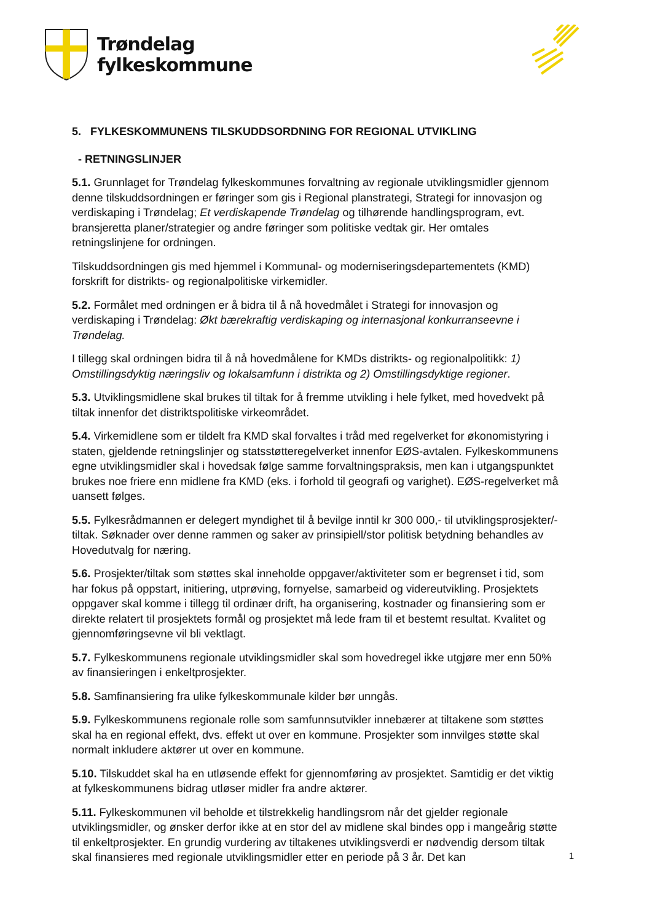Trøndelag
fylkeskommune
5. FYLKESKOMMUNENS TILSKUDDSORDNING FOR REGIONAL UTVIKLING
- RETNINGSLINJER
5.1. Grunnlaget for Trøndelag fylkeskommunes forvaltning av regionale utviklingsmidler gjennom denne tilskuddsordningen er føringer som gis i Regional planstrategi, Strategi for innovasjon og verdiskaping i Trøndelag; Et verdiskapende Trøndelag og tilhørende handlingsprogram, evt. bransjeretta planer/strategier og andre føringer som politiske vedtak gir. Her omtales retningslinjene for ordningen.
Tilskuddsordningen gis med hjemmel i Kommunal- og moderniseringsdepartementets (KMD) forskrift for distrikts- og regionalpolitiske virkemidler.
5.2. Formålet med ordningen er å bidra til å nå hovedmålet i Strategi for innovasjon og verdiskaping i Trøndelag: Økt bærekraftig verdiskaping og internasjonal konkurranseevne i Trøndelag.
I tillegg skal ordningen bidra til å nå hovedmålene for KMDs distrikts- og regionalpolitikk: 1) Omstillingsdyktig næringsliv og lokalsamfunn i distrikta og 2) Omstillingsdyktige regioner.
5.3. Utviklingsmidlene skal brukes til tiltak for å fremme utvikling i hele fylket, med hovedvekt på tiltak innenfor det distriktspolitiske virkeområdet.
5.4. Virkemidlene som er tildelt fra KMD skal forvaltes i tråd med regelverket for økonomistyring i staten, gjeldende retningslinjer og statsstøtteregelverket innenfor EØS-avtalen. Fylkeskommunens egne utviklingsmidler skal i hovedsak følge samme forvaltningspraksis, men kan i utgangspunktet brukes noe friere enn midlene fra KMD (eks. i forhold til geografi og varighet). EØS-regelverket må uansett følges.
5.5. Fylkesrådmannen er delegert myndighet til å bevilge inntil kr 300 000,- til utviklingsprosjekter/-tiltak. Søknader over denne rammen og saker av prinsipiell/stor politisk betydning behandles av Hovedutvalg for næring.
5.6. Prosjekter/tiltak som støttes skal inneholde oppgaver/aktiviteter som er begrenset i tid, som har fokus på oppstart, initiering, utprøving, fornyelse, samarbeid og videreutvikling. Prosjektets oppgaver skal komme i tillegg til ordinær drift, ha organisering, kostnader og finansiering som er direkte relatert til prosjektets formål og prosjektet må lede fram til et bestemt resultat. Kvalitet og gjennomføringsevne vil bli vektlagt.
5.7. Fylkeskommunens regionale utviklingsmidler skal som hovedregel ikke utgjøre mer enn 50% av finansieringen i enkeltprosjekter.
5.8. Samfinansiering fra ulike fylkeskommunale kilder bør unngås.
5.9. Fylkeskommunens regionale rolle som samfunnsutvikler innebærer at tiltakene som støttes skal ha en regional effekt, dvs. effekt ut over en kommune. Prosjekter som innvilges støtte skal normalt inkludere aktører ut over en kommune.
5.10. Tilskuddet skal ha en utløsende effekt for gjennomføring av prosjektet. Samtidig er det viktig at fylkeskommunens bidrag utløser midler fra andre aktører.
5.11. Fylkeskommunen vil beholde et tilstrekkelig handlingsrom når det gjelder regionale utviklingsmidler, og ønsker derfor ikke at en stor del av midlene skal bindes opp i mangeårig støtte til enkeltprosjekter. En grundig vurdering av tiltakenes utviklingsverdi er nødvendig dersom tiltak skal finansieres med regionale utviklingsmidler etter en periode på 3 år. Det kan
1